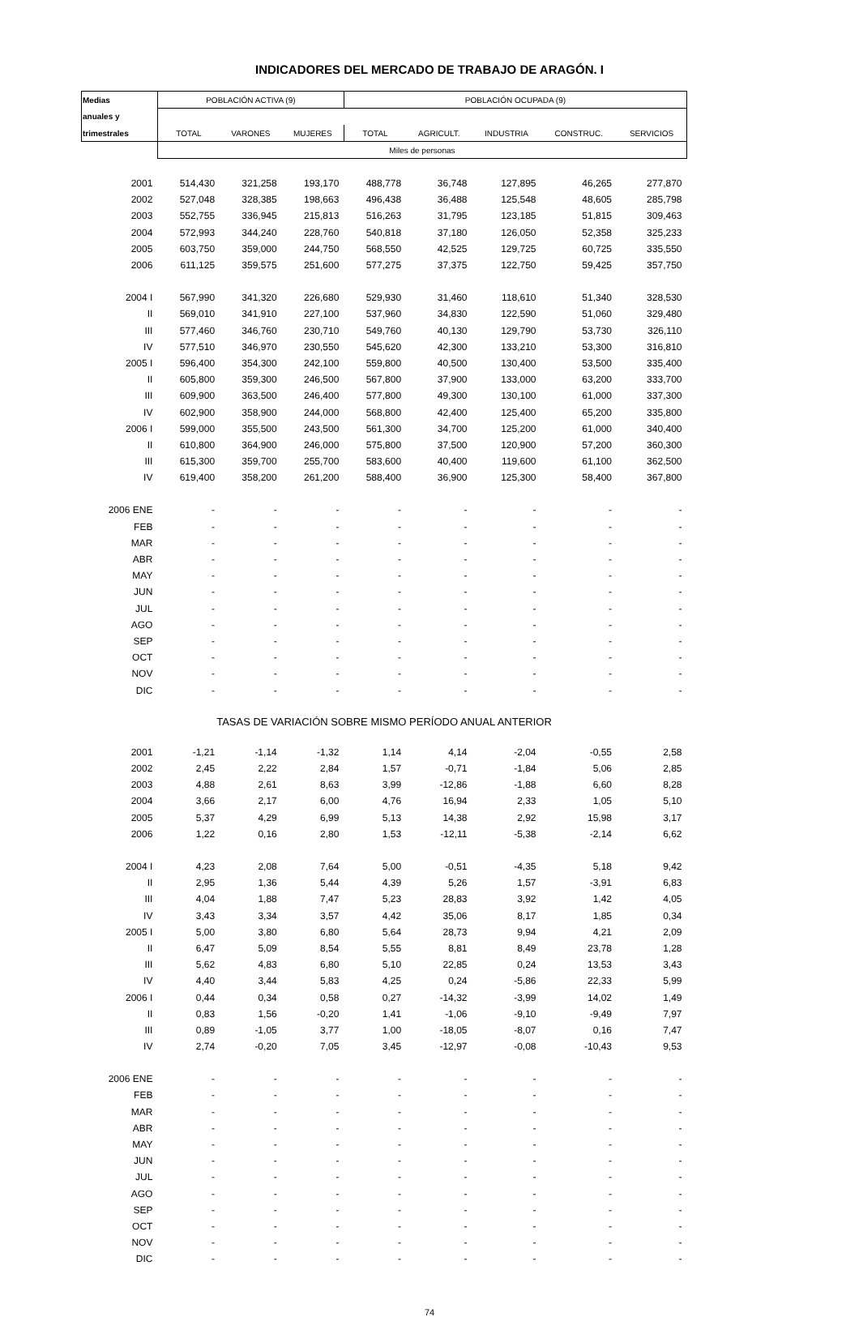INDICADORES DEL MERCADO DE TRABAJO DE ARAGÓN. I
| Medias | POBLACIÓN ACTIVA (9) | | | POBLACIÓN OCUPADA (9) | | | | |
| --- | --- | --- | --- | --- | --- | --- | --- | --- |
| anuales y | | | | | | | | |
| trimestrales | TOTAL | VARONES | MUJERES | TOTAL | AGRICULT. | INDUSTRIA | CONSTRUC. | SERVICIOS |
| | Miles de personas | | | | | | | |
| 2001 | 514,430 | 321,258 | 193,170 | 488,778 | 36,748 | 127,895 | 46,265 | 277,870 |
| 2002 | 527,048 | 328,385 | 198,663 | 496,438 | 36,488 | 125,548 | 48,605 | 285,798 |
| 2003 | 552,755 | 336,945 | 215,813 | 516,263 | 31,795 | 123,185 | 51,815 | 309,463 |
| 2004 | 572,993 | 344,240 | 228,760 | 540,818 | 37,180 | 126,050 | 52,358 | 325,233 |
| 2005 | 603,750 | 359,000 | 244,750 | 568,550 | 42,525 | 129,725 | 60,725 | 335,550 |
| 2006 | 611,125 | 359,575 | 251,600 | 577,275 | 37,375 | 122,750 | 59,425 | 357,750 |
| 2004 I | 567,990 | 341,320 | 226,680 | 529,930 | 31,460 | 118,610 | 51,340 | 328,530 |
| II | 569,010 | 341,910 | 227,100 | 537,960 | 34,830 | 122,590 | 51,060 | 329,480 |
| III | 577,460 | 346,760 | 230,710 | 549,760 | 40,130 | 129,790 | 53,730 | 326,110 |
| IV | 577,510 | 346,970 | 230,550 | 545,620 | 42,300 | 133,210 | 53,300 | 316,810 |
| 2005 I | 596,400 | 354,300 | 242,100 | 559,800 | 40,500 | 130,400 | 53,500 | 335,400 |
| II | 605,800 | 359,300 | 246,500 | 567,800 | 37,900 | 133,000 | 63,200 | 333,700 |
| III | 609,900 | 363,500 | 246,400 | 577,800 | 49,300 | 130,100 | 61,000 | 337,300 |
| IV | 602,900 | 358,900 | 244,000 | 568,800 | 42,400 | 125,400 | 65,200 | 335,800 |
| 2006 I | 599,000 | 355,500 | 243,500 | 561,300 | 34,700 | 125,200 | 61,000 | 340,400 |
| II | 610,800 | 364,900 | 246,000 | 575,800 | 37,500 | 120,900 | 57,200 | 360,300 |
| III | 615,300 | 359,700 | 255,700 | 583,600 | 40,400 | 119,600 | 61,100 | 362,500 |
| IV | 619,400 | 358,200 | 261,200 | 588,400 | 36,900 | 125,300 | 58,400 | 367,800 |
| 2006 ENE | - | - | - | - | - | - | - | - |
| FEB | - | - | - | - | - | - | - | - |
| MAR | - | - | - | - | - | - | - | - |
| ABR | - | - | - | - | - | - | - | - |
| MAY | - | - | - | - | - | - | - | - |
| JUN | - | - | - | - | - | - | - | - |
| JUL | - | - | - | - | - | - | - | - |
| AGO | - | - | - | - | - | - | - | - |
| SEP | - | - | - | - | - | - | - | - |
| OCT | - | - | - | - | - | - | - | - |
| NOV | - | - | - | - | - | - | - | - |
| DIC | - | - | - | - | - | - | - | - |
| TASAS DE VARIACIÓN SOBRE MISMO PERÍODO ANUAL ANTERIOR | | | | | | | | |
| 2001 | -1,21 | -1,14 | -1,32 | 1,14 | 4,14 | -2,04 | -0,55 | 2,58 |
| 2002 | 2,45 | 2,22 | 2,84 | 1,57 | -0,71 | -1,84 | 5,06 | 2,85 |
| 2003 | 4,88 | 2,61 | 8,63 | 3,99 | -12,86 | -1,88 | 6,60 | 8,28 |
| 2004 | 3,66 | 2,17 | 6,00 | 4,76 | 16,94 | 2,33 | 1,05 | 5,10 |
| 2005 | 5,37 | 4,29 | 6,99 | 5,13 | 14,38 | 2,92 | 15,98 | 3,17 |
| 2006 | 1,22 | 0,16 | 2,80 | 1,53 | -12,11 | -5,38 | -2,14 | 6,62 |
| 2004 I | 4,23 | 2,08 | 7,64 | 5,00 | -0,51 | -4,35 | 5,18 | 9,42 |
| II | 2,95 | 1,36 | 5,44 | 4,39 | 5,26 | 1,57 | -3,91 | 6,83 |
| III | 4,04 | 1,88 | 7,47 | 5,23 | 28,83 | 3,92 | 1,42 | 4,05 |
| IV | 3,43 | 3,34 | 3,57 | 4,42 | 35,06 | 8,17 | 1,85 | 0,34 |
| 2005 I | 5,00 | 3,80 | 6,80 | 5,64 | 28,73 | 9,94 | 4,21 | 2,09 |
| II | 6,47 | 5,09 | 8,54 | 5,55 | 8,81 | 8,49 | 23,78 | 1,28 |
| III | 5,62 | 4,83 | 6,80 | 5,10 | 22,85 | 0,24 | 13,53 | 3,43 |
| IV | 4,40 | 3,44 | 5,83 | 4,25 | 0,24 | -5,86 | 22,33 | 5,99 |
| 2006 I | 0,44 | 0,34 | 0,58 | 0,27 | -14,32 | -3,99 | 14,02 | 1,49 |
| II | 0,83 | 1,56 | -0,20 | 1,41 | -1,06 | -9,10 | -9,49 | 7,97 |
| III | 0,89 | -1,05 | 3,77 | 1,00 | -18,05 | -8,07 | 0,16 | 7,47 |
| IV | 2,74 | -0,20 | 7,05 | 3,45 | -12,97 | -0,08 | -10,43 | 9,53 |
| 2006 ENE | - | - | - | - | - | - | - | - |
| FEB | - | - | - | - | - | - | - | - |
| MAR | - | - | - | - | - | - | - | - |
| ABR | - | - | - | - | - | - | - | - |
| MAY | - | - | - | - | - | - | - | - |
| JUN | - | - | - | - | - | - | - | - |
| JUL | - | - | - | - | - | - | - | - |
| AGO | - | - | - | - | - | - | - | - |
| SEP | - | - | - | - | - | - | - | - |
| OCT | - | - | - | - | - | - | - | - |
| NOV | - | - | - | - | - | - | - | - |
| DIC | - | - | - | - | - | - | - | - |
74